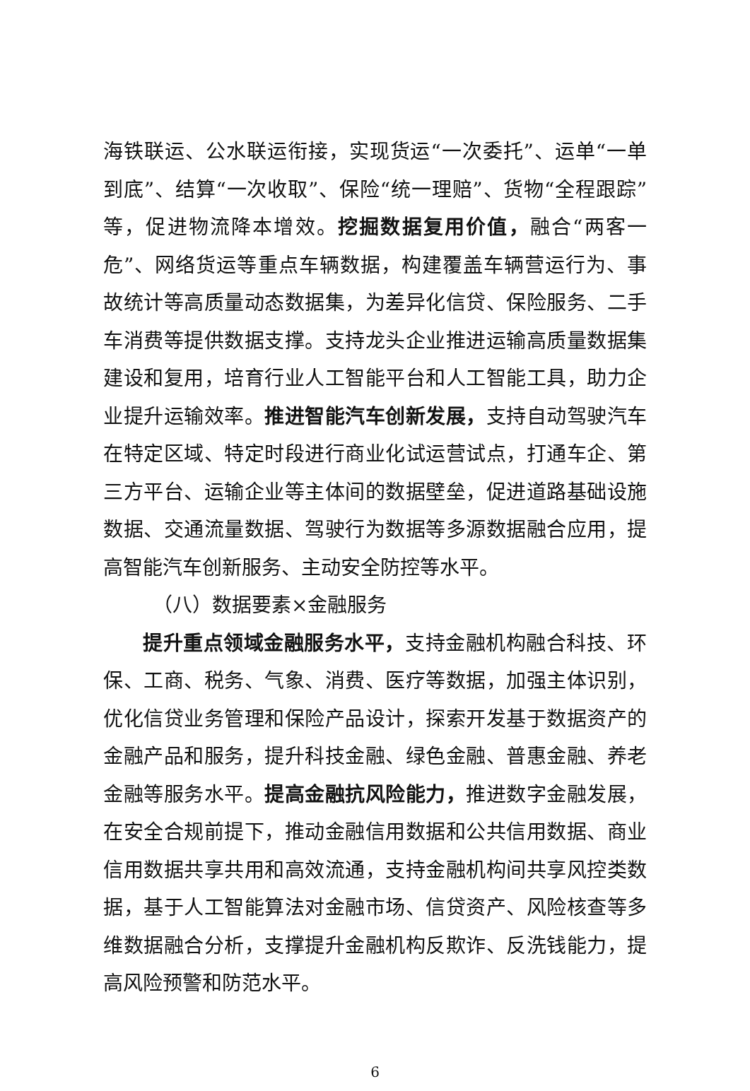海铁联运、公水联运衔接，实现货运“一次委托”、运单“一单到底”、结算“一次收取”、保险“统一理赔”、货物“全程跟踪”等，促进物流降本增效。挖掘数据复用价值，融合“两客一危”、网络货运等重点车辆数据，构建覆盖车辆营运行为、事故统计等高质量动态数据集，为差异化信贷、保险服务、二手车消费等提供数据支撑。支持龙头企业推进运输高质量数据集建设和复用，培育行业人工智能平台和人工智能工具，助力企业提升运输效率。推进智能汽车创新发展，支持自动驾驶汽车在特定区域、特定时段进行商业化试运营试点，打通车企、第三方平台、运输企业等主体间的数据壁垒，促进道路基础设施数据、交通流量数据、驾驶行为数据等多源数据融合应用，提高智能汽车创新服务、主动安全防控等水平。
（八）数据要素×金融服务
提升重点领域金融服务水平，支持金融机构融合科技、环保、工商、税务、气象、消费、医疗等数据，加强主体识别，优化信贷业务管理和保险产品设计，探索开发基于数据资产的金融产品和服务，提升科技金融、绿色金融、普惠金融、养老金融等服务水平。提高金融抗风险能力，推进数字金融发展，在安全合规前提下，推动金融信用数据和公共信用数据、商业信用数据共享共用和高效流通，支持金融机构间共享风控类数据，基于人工智能算法对金融市场、信贷资产、风险核查等多维数据融合分析，支撑提升金融机构反欺诈、反洗钱能力，提高风险预警和防范水平。
6